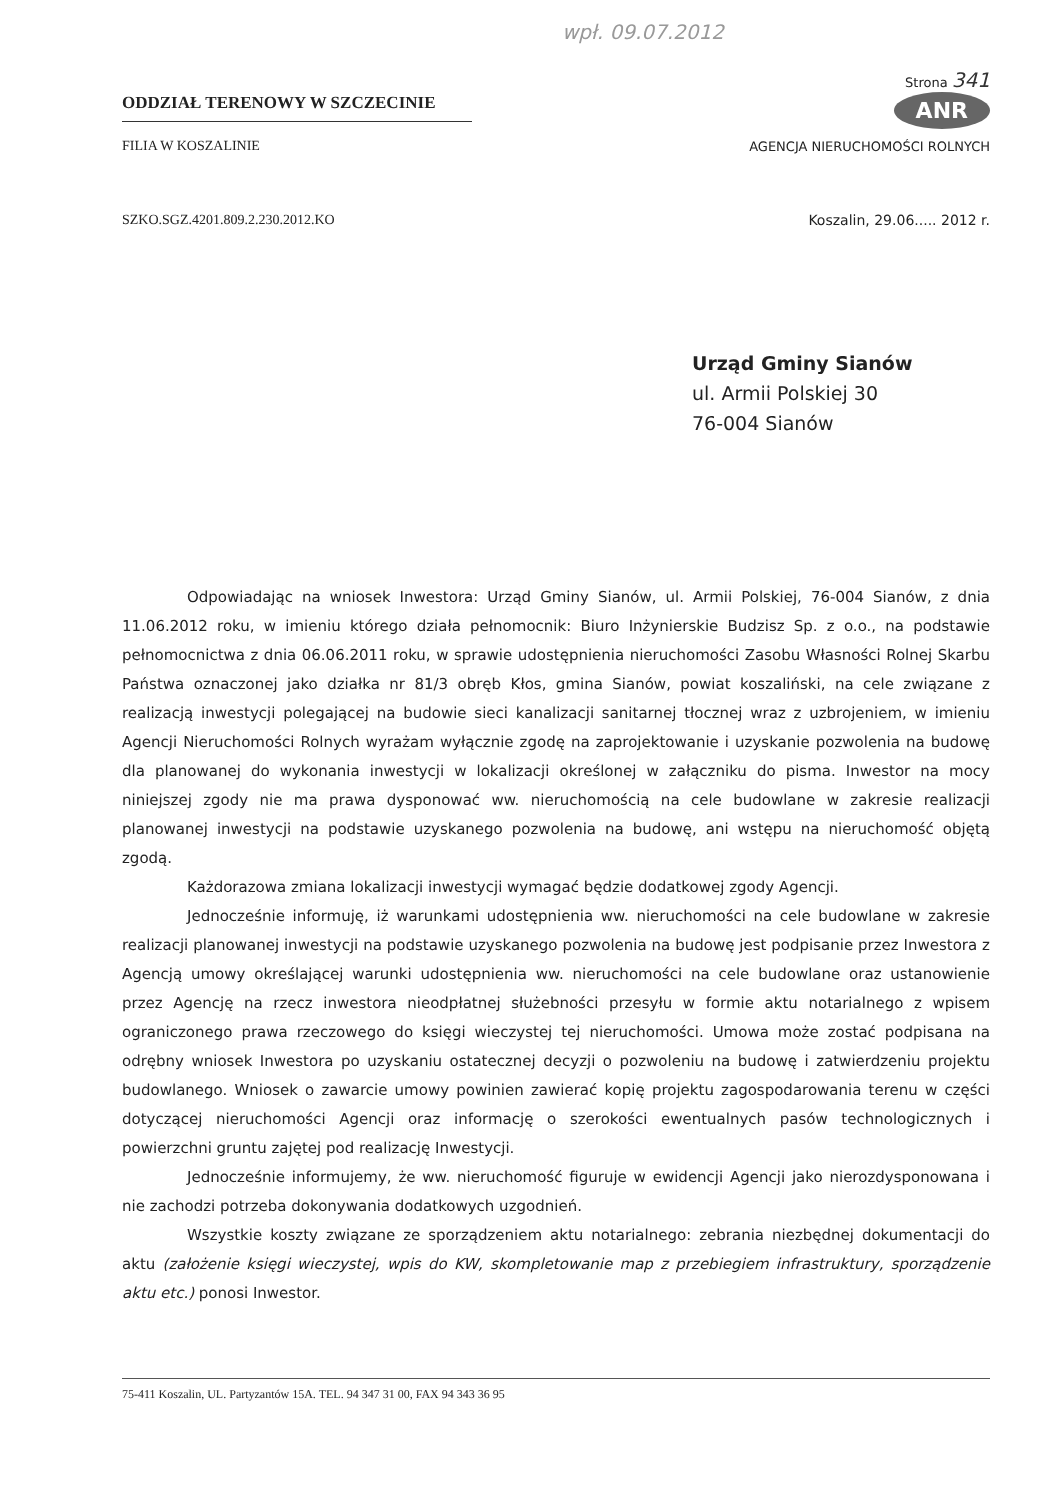wpł. 09.07.2012
ODDZIAŁ TERENOWY W SZCZECINIE
FILIA W KOSZALINIE
Strona 341
ANR
AGENCJA NIERUCHOMOŚCI ROLNYCH
SZKO.SGZ.4201.809.2.230.2012.KO Koszalin, 29.06..... 2012 r.
Urząd Gminy Sianów
ul. Armii Polskiej 30
76-004 Sianów
Odpowiadając na wniosek Inwestora: Urząd Gminy Sianów, ul. Armii Polskiej, 76-004 Sianów, z dnia 11.06.2012 roku, w imieniu którego działa pełnomocnik: Biuro Inżynierskie Budzisz Sp. z o.o., na podstawie pełnomocnictwa z dnia 06.06.2011 roku, w sprawie udostępnienia nieruchomości Zasobu Własności Rolnej Skarbu Państwa oznaczonej jako działka nr 81/3 obręb Kłos, gmina Sianów, powiat koszaliński, na cele związane z realizacją inwestycji polegającej na budowie sieci kanalizacji sanitarnej tłocznej wraz z uzbrojeniem, w imieniu Agencji Nieruchomości Rolnych wyrażam wyłącznie zgodę na zaprojektowanie i uzyskanie pozwolenia na budowę dla planowanej do wykonania inwestycji w lokalizacji określonej w załączniku do pisma. Inwestor na mocy niniejszej zgody nie ma prawa dysponować ww. nieruchomością na cele budowlane w zakresie realizacji planowanej inwestycji na podstawie uzyskanego pozwolenia na budowę, ani wstępu na nieruchomość objętą zgodą.
Każdorazowa zmiana lokalizacji inwestycji wymagać będzie dodatkowej zgody Agencji.
Jednocześnie informuję, iż warunkami udostępnienia ww. nieruchomości na cele budowlane w zakresie realizacji planowanej inwestycji na podstawie uzyskanego pozwolenia na budowę jest podpisanie przez Inwestora z Agencją umowy określającej warunki udostępnienia ww. nieruchomości na cele budowlane oraz ustanowienie przez Agencję na rzecz inwestora nieodpłatnej służebności przesyłu w formie aktu notarialnego z wpisem ograniczonego prawa rzeczowego do księgi wieczystej tej nieruchomości. Umowa może zostać podpisana na odrębny wniosek Inwestora po uzyskaniu ostatecznej decyzji o pozwoleniu na budowę i zatwierdzeniu projektu budowlanego. Wniosek o zawarcie umowy powinien zawierać kopię projektu zagospodarowania terenu w części dotyczącej nieruchomości Agencji oraz informację o szerokości ewentualnych pasów technologicznych i powierzchni gruntu zajętej pod realizację Inwestycji.
Jednocześnie informujemy, że ww. nieruchomość figuruje w ewidencji Agencji jako nierozdysponowana i nie zachodzi potrzeba dokonywania dodatkowych uzgodnień.
Wszystkie koszty związane ze sporządzeniem aktu notarialnego: zebrania niezbędnej dokumentacji do aktu (założenie księgi wieczystej, wpis do KW, skompletowanie map z przebiegiem infrastruktury, sporządzenie aktu etc.) ponosi Inwestor.
75-411 Koszalin, UL. Partyzantów 15A. TEL. 94 347 31 00, FAX 94 343 36 95